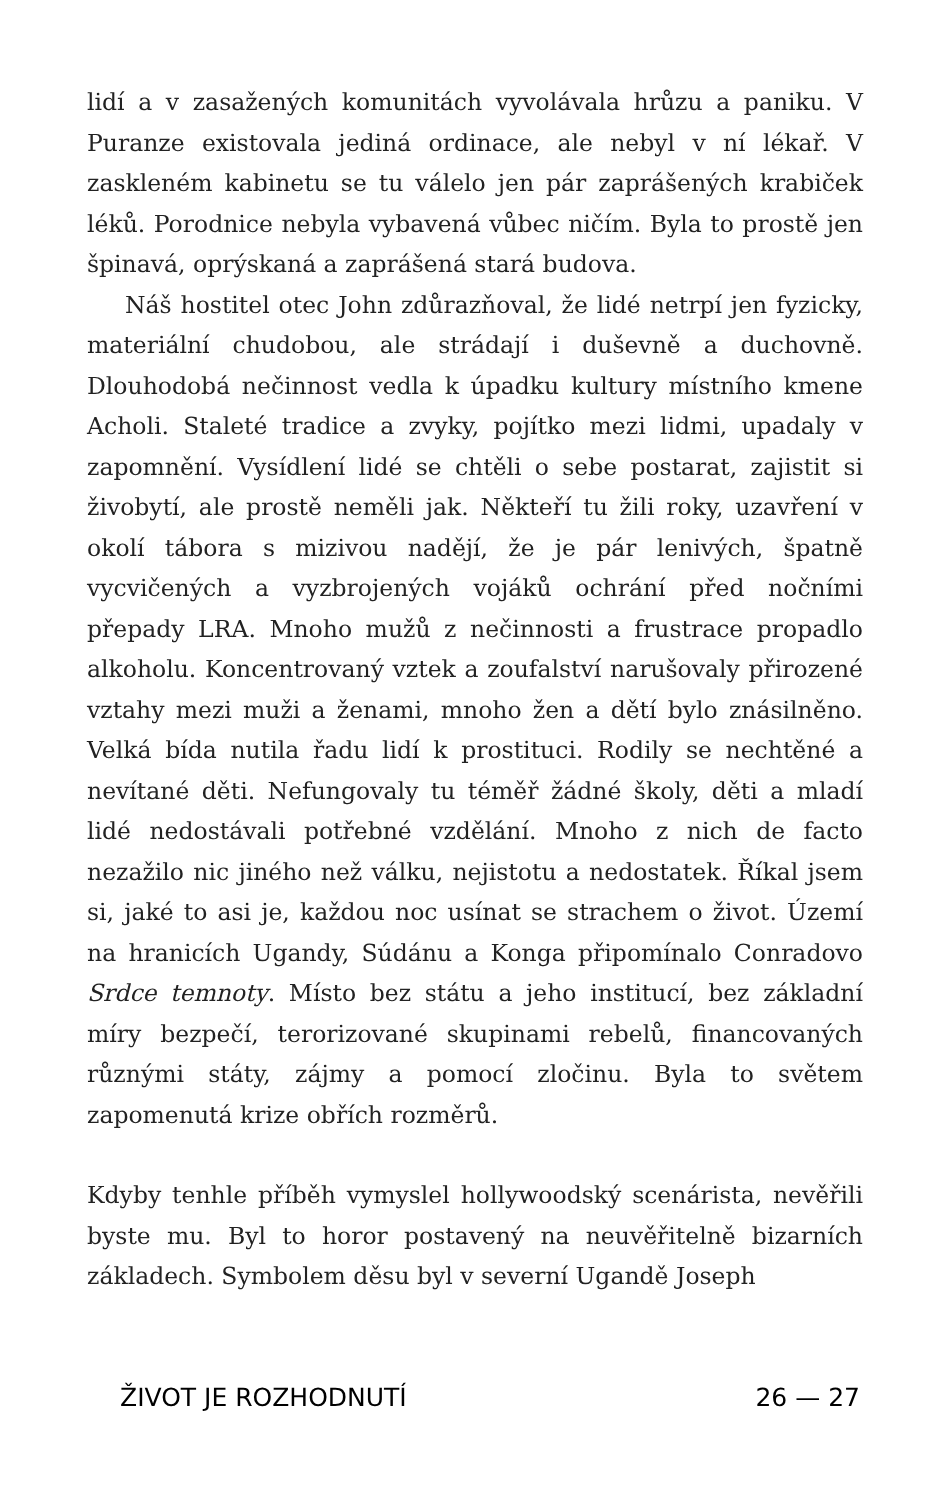lidí a v zasažených komunitách vyvolávala hrůzu a paniku. V Puranze existovala jediná ordinace, ale nebyl v ní lékař. V zaskleném kabinetu se tu válelo jen pár zaprášených krabiček léků. Porodnice nebyla vybavená vůbec ničím. Byla to prostě jen špinavá, oprýskaná a zaprášená stará budova.
Náš hostitel otec John zdůrazňoval, že lidé netrpí jen fyzicky, materiální chudobou, ale strádají i duševně a duchovně. Dlouhodobá nečinnost vedla k úpadku kultury místního kmene Acholi. Staleté tradice a zvyky, pojítko mezi lidmi, upadaly v zapomnění. Vysídlení lidé se chtěli o sebe postarat, zajistit si živobytí, ale prostě neměli jak. Někteří tu žili roky, uzavření v okolí tábora s mizivou nadějí, že je pár lenivých, špatně vycvičených a vyzbrojených vojáků ochrání před nočními přepady LRA. Mnoho mužů z nečinnosti a frustrace propadlo alkoholu. Koncentrovaný vztek a zoufalství narušovaly přirozené vztahy mezi muži a ženami, mnoho žen a dětí bylo znásilněno. Velká bída nutila řadu lidí k prostituci. Rodily se nechtěné a nevítané děti. Nefungovaly tu téměř žádné školy, děti a mladí lidé nedostávali potřebné vzdělání. Mnoho z nich de facto nezažilo nic jiného než válku, nejistotu a nedostatek. Říkal jsem si, jaké to asi je, každou noc usínat se strachem o život. Území na hranicích Ugandy, Súdánu a Konga připomínalo Conradovo Srdce temnoty. Místo bez státu a jeho institucí, bez základní míry bezpečí, terorizované skupinami rebelů, financovaných různými státy, zájmy a pomocí zločinu. Byla to světem zapomenutá krize obřích rozměrů.
Kdyby tenhle příběh vymyslel hollywoodský scenárista, nevěřili byste mu. Byl to horor postavený na neuvěřitelně bizarních základech. Symbolem děsu byl v severní Ugandě Joseph
ŽIVOT JE ROZHODNUTÍ 26 — 27